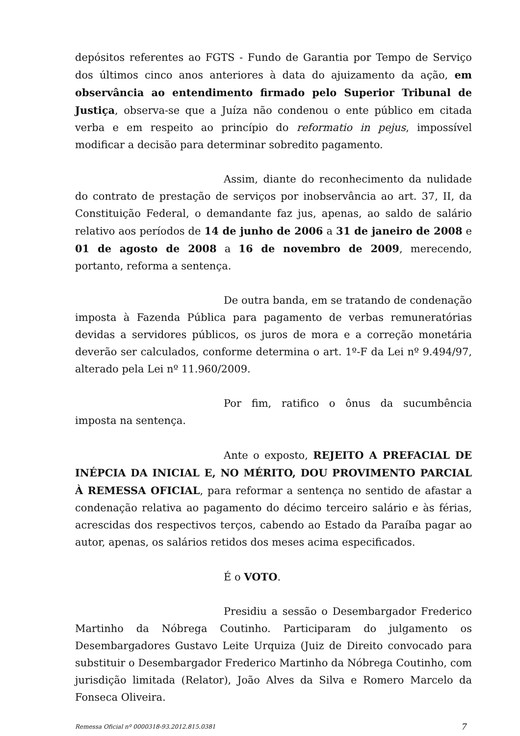depósitos referentes ao FGTS - Fundo de Garantia por Tempo de Serviço dos últimos cinco anos anteriores à data do ajuizamento da ação, em observância ao entendimento firmado pelo Superior Tribunal de Justiça, observa-se que a Juíza não condenou o ente público em citada verba e em respeito ao princípio do reformatio in pejus, impossível modificar a decisão para determinar sobredito pagamento.
Assim, diante do reconhecimento da nulidade do contrato de prestação de serviços por inobservância ao art. 37, II, da Constituição Federal, o demandante faz jus, apenas, ao saldo de salário relativo aos períodos de 14 de junho de 2006 a 31 de janeiro de 2008 e 01 de agosto de 2008 a 16 de novembro de 2009, merecendo, portanto, reforma a sentença.
De outra banda, em se tratando de condenação imposta à Fazenda Pública para pagamento de verbas remuneratórias devidas a servidores públicos, os juros de mora e a correção monetária deverão ser calculados, conforme determina o art. 1º-F da Lei nº 9.494/97, alterado pela Lei nº 11.960/2009.
Por fim, ratifico o ônus da sucumbência imposta na sentença.
Ante o exposto, REJEITO A PREFACIAL DE INÉPCIA DA INICIAL E, NO MÉRITO, DOU PROVIMENTO PARCIAL À REMESSA OFICIAL, para reformar a sentença no sentido de afastar a condenação relativa ao pagamento do décimo terceiro salário e às férias, acrescidas dos respectivos terços, cabendo ao Estado da Paraíba pagar ao autor, apenas, os salários retidos dos meses acima especificados.
É o VOTO.
Presidiu a sessão o Desembargador Frederico Martinho da Nóbrega Coutinho. Participaram do julgamento os Desembargadores Gustavo Leite Urquiza (Juiz de Direito convocado para substituir o Desembargador Frederico Martinho da Nóbrega Coutinho, com jurisdição limitada (Relator), João Alves da Silva e Romero Marcelo da Fonseca Oliveira.
Remessa Oficial nº 0000318-93.2012.815.0381 7